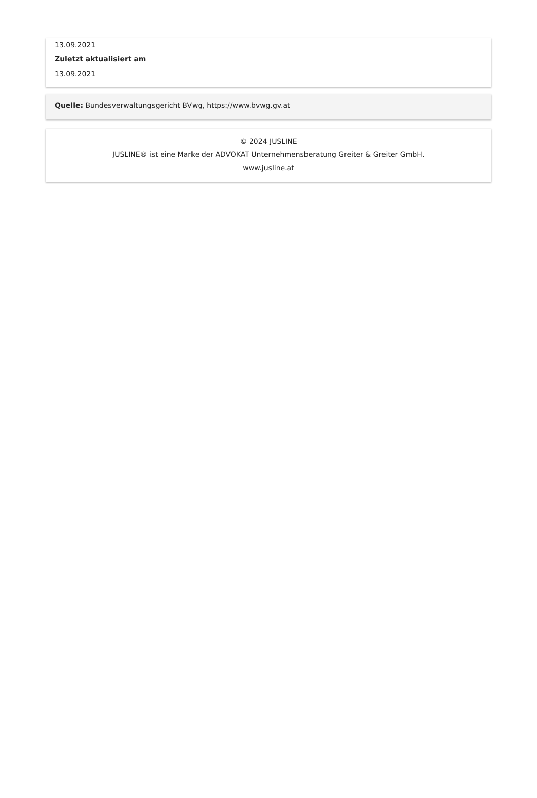13.09.2021
Zuletzt aktualisiert am
13.09.2021
Quelle: Bundesverwaltungsgericht BVwg, https://www.bvwg.gv.at
© 2024 JUSLINE
JUSLINE® ist eine Marke der ADVOKAT Unternehmensberatung Greiter & Greiter GmbH.
www.jusline.at